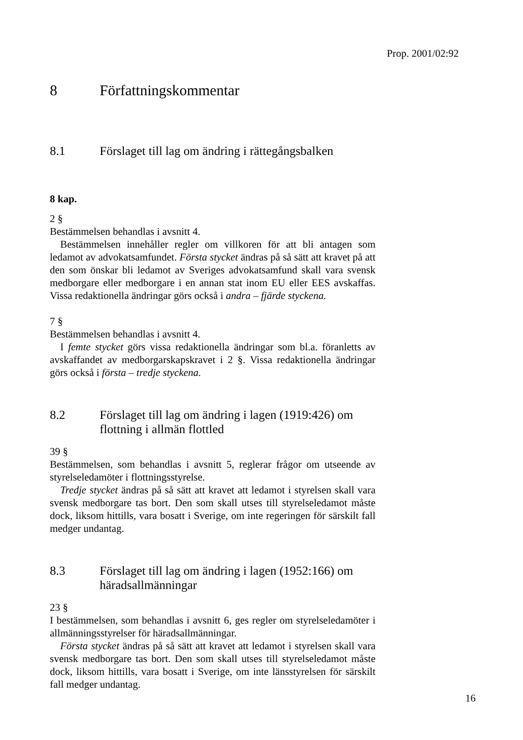Prop. 2001/02:92
8 Författningskommentar
8.1 Förslaget till lag om ändring i rättegångsbalken
8 kap.
2 §
Bestämmelsen behandlas i avsnitt 4.
Bestämmelsen innehåller regler om villkoren för att bli antagen som ledamot av advokatsamfundet. Första stycket ändras på så sätt att kravet på att den som önskar bli ledamot av Sveriges advokatsamfund skall vara svensk medborgare eller medborgare i en annan stat inom EU eller EES avskaffas. Vissa redaktionella ändringar görs också i andra – fjärde styckena.
7 §
Bestämmelsen behandlas i avsnitt 4.
I femte stycket görs vissa redaktionella ändringar som bl.a. föranletts av avskaffandet av medborgarskapskravet i 2 §. Vissa redaktionella ändringar görs också i första – tredje styckena.
8.2 Förslaget till lag om ändring i lagen (1919:426) om flottning i allmän flottled
39 §
Bestämmelsen, som behandlas i avsnitt 5, reglerar frågor om utseende av styrelseledamöter i flottningsstyrelse.
Tredje stycket ändras på så sätt att kravet att ledamot i styrelsen skall vara svensk medborgare tas bort. Den som skall utses till styrelseledamot måste dock, liksom hittills, vara bosatt i Sverige, om inte regeringen för särskilt fall medger undantag.
8.3 Förslaget till lag om ändring i lagen (1952:166) om häradsallmänningar
23 §
I bestämmelsen, som behandlas i avsnitt 6, ges regler om styrelseledamöter i allmänningsstyrelser för häradsallmänningar.
Första stycket ändras på så sätt att kravet att ledamot i styrelsen skall vara svensk medborgare tas bort. Den som skall utses till styrelseledamot måste dock, liksom hittills, vara bosatt i Sverige, om inte länsstyrelsen för särskilt fall medger undantag.
16